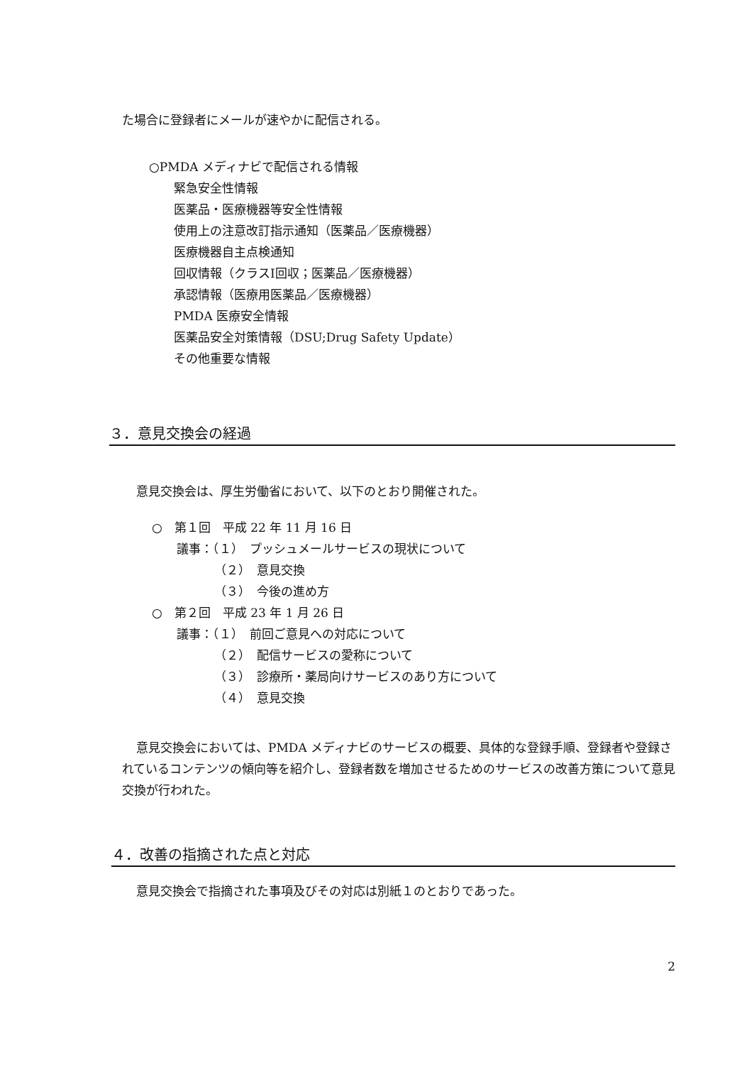た場合に登録者にメールが速やかに配信される。
○PMDA メディナビで配信される情報
緊急安全性情報
医薬品・医療機器等安全性情報
使用上の注意改訂指示通知（医薬品／医療機器）
医療機器自主点検通知
回収情報（クラスⅠ回収；医薬品／医療機器）
承認情報（医療用医薬品／医療機器）
PMDA 医療安全情報
医薬品安全対策情報（DSU;Drug Safety Update）
その他重要な情報
３．意見交換会の経過
意見交換会は、厚生労働省において、以下のとおり開催された。
○　第１回　平成 22 年 11 月 16 日
議事：（１）　プッシュメールサービスの現状について
（２）　意見交換
（３）　今後の進め方
○　第２回　平成 23 年 1 月 26 日
議事：（１）　前回ご意見への対応について
（２）　配信サービスの愛称について
（３）　診療所・薬局向けサービスのあり方について
（４）　意見交換
意見交換会においては、PMDA メディナビのサービスの概要、具体的な登録手順、登録者や登録されているコンテンツの傾向等を紹介し、登録者数を増加させるためのサービスの改善方策について意見交換が行われた。
４．改善の指摘された点と対応
意見交換会で指摘された事項及びその対応は別紙１のとおりであった。
2